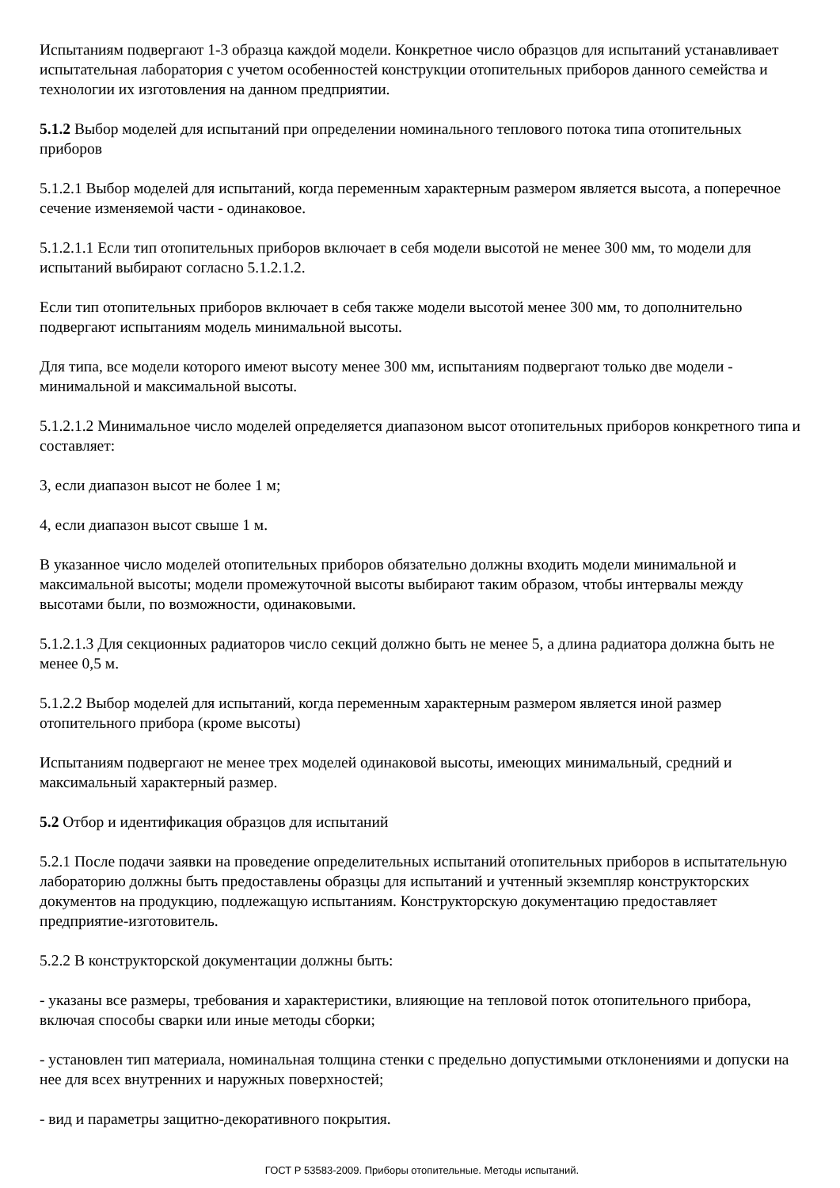Испытаниям подвергают 1-3 образца каждой модели. Конкретное число образцов для испытаний устанавливает испытательная лаборатория с учетом особенностей конструкции отопительных приборов данного семейства и технологии их изготовления на данном предприятии.
5.1.2 Выбор моделей для испытаний при определении номинального теплового потока типа отопительных приборов
5.1.2.1 Выбор моделей для испытаний, когда переменным характерным размером является высота, а поперечное сечение изменяемой части - одинаковое.
5.1.2.1.1 Если тип отопительных приборов включает в себя модели высотой не менее 300 мм, то модели для испытаний выбирают согласно 5.1.2.1.2.
Если тип отопительных приборов включает в себя также модели высотой менее 300 мм, то дополнительно подвергают испытаниям модель минимальной высоты.
Для типа, все модели которого имеют высоту менее 300 мм, испытаниям подвергают только две модели - минимальной и максимальной высоты.
5.1.2.1.2 Минимальное число моделей определяется диапазоном высот отопительных приборов конкретного типа и составляет:
3, если диапазон высот не более 1 м;
4, если диапазон высот свыше 1 м.
В указанное число моделей отопительных приборов обязательно должны входить модели минимальной и максимальной высоты; модели промежуточной высоты выбирают таким образом, чтобы интервалы между высотами были, по возможности, одинаковыми.
5.1.2.1.3 Для секционных радиаторов число секций должно быть не менее 5, а длина радиатора должна быть не менее 0,5 м.
5.1.2.2 Выбор моделей для испытаний, когда переменным характерным размером является иной размер отопительного прибора (кроме высоты)
Испытаниям подвергают не менее трех моделей одинаковой высоты, имеющих минимальный, средний и максимальный характерный размер.
5.2 Отбор и идентификация образцов для испытаний
5.2.1 После подачи заявки на проведение определительных испытаний отопительных приборов в испытательную лабораторию должны быть предоставлены образцы для испытаний и учтенный экземпляр конструкторских документов на продукцию, подлежащую испытаниям. Конструкторскую документацию предоставляет предприятие-изготовитель.
5.2.2 В конструкторской документации должны быть:
- указаны все размеры, требования и характеристики, влияющие на тепловой поток отопительного прибора, включая способы сварки или иные методы сборки;
- установлен тип материала, номинальная толщина стенки с предельно допустимыми отклонениями и допуски на нее для всех внутренних и наружных поверхностей;
- вид и параметры защитно-декоративного покрытия.
ГОСТ Р 53583-2009. Приборы отопительные. Методы испытаний.